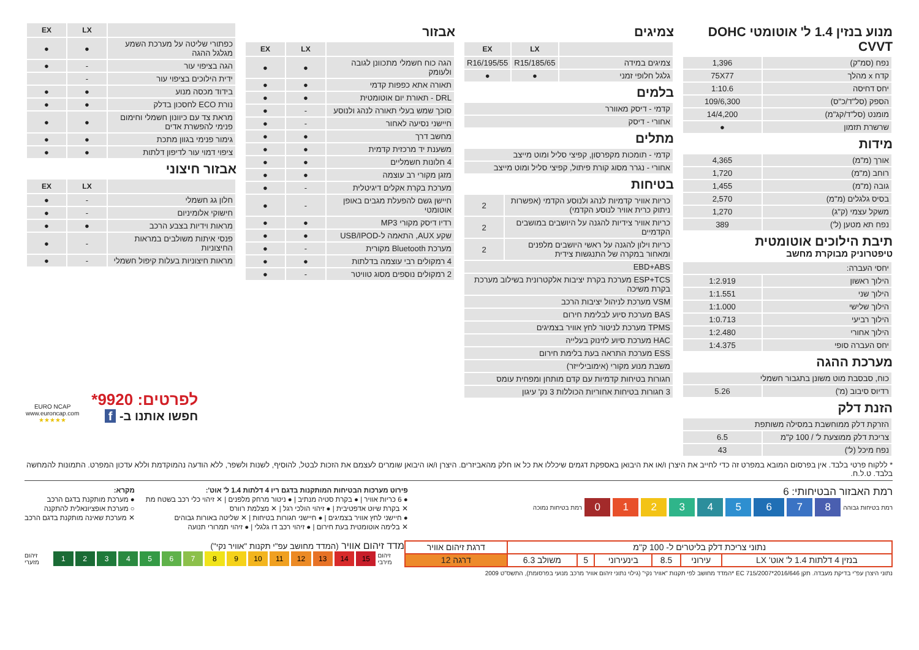מנוע בנזין 1.4 ל' אוטומטי DOHC CVVT
| נפח (סמ"ק) | 1,396 |
| קדח x מהלך | 75X77 |
| יחס דחיסה | 1:10.6 |
| הספק (סל"ד/כ"ס) | 109/6,300 |
| מומנט (סל"ד/קג"מ) | 14/4,200 |
| שרשרת תזמון | ● |
מידות
| אורך (מ"מ) | 4,365 |
| רוחב (מ"מ) | 1,720 |
| גובה (מ"מ) | 1,455 |
| בסיס גלגלים (מ"מ) | 2,570 |
| משקל עצמי (ק"ג) | 1,270 |
| נפח תא מטען (ל') | 389 |
תיבת הילוכים אוטומטית
טיפטרוניק מבוקרת מחשב
| יחסי העברה: | |
| הילוך ראשון | 1:2.919 |
| הילוך שני | 1:1.551 |
| הילוך שלישי | 1:1.000 |
| הילוך רביעי | 1:0.713 |
| הילוך אחורי | 1:2.480 |
| יחס העברה סופי | 1:4.375 |
מערכת ההגה
| כוח, סבסבת מוט משונן בתגבור חשמלי | |
| רדיוס סיבוב (מ') | 5.26 |
הזנת דלק
| הזרקת דלק ממוחשבת במסילה משותפת | |
| צריכת דלק ממוצעת ל' / 100 ק"מ | 6.5 |
| נפח מיכל (ל') | 43 |
צמיגים
| | LX | EX |
| --- | --- | --- |
| צמיגים במידה | 185/65/R15 | 195/55/R16 |
| גלגל חלופי זמני | ● | ● |
בלמים
| קדמי - דיסק מאוורר |
| אחורי - דיסק |
מתלים
| קדמי - תומכות מקפרסון, קפיצי סליל ומוט מייצב |
| אחורי - נגרר מסוג קורת פיתול, קפיצי סליל ומוט מייצב |
בטיחות
| כריות אוויר קדמיות לנהג ולנוסע הקדמי (אפשרות ניתוק כרית אוויר לנוסע הקדמי) | 2 |
| כריות אוויר צידיות להגנה על היושבים במושבים הקדמיים | 2 |
| כריות וילון להגנה על ראשי היושבים מלפנים ומאחור במקרה של התנגשות צידית | 2 |
| EBD+ABS | |
| ESP+TCS מערכת בקרת יציבות אלקטרונית בשילוב מערכת בקרת משיכה | |
| VSM מערכת לניהול יציבות הרכב | |
| BAS מערכת סיוע לבלימת חירום | |
| TPMS מערכת לניטור לחץ אוויר בצמיגים | |
| HAC מערכת סיוע לזינוק בעלייה | |
| ESS מערכת התראה בעת בלימת חירום | |
| משבת מנוע מקורי (אימובילייזר) | |
| חגורות בטיחות קדמיות עם קדם מותחן ומפחית עומס | |
| 3 חגורות בטיחות אחוריות הכוללות 3 נק' עיגון | |
אבזור
| | LX | EX |
| --- | --- | --- |
| הגה כוח חשמלי מתכוונן לגובה ולעומק | ● | ● |
| תאורה אתא כפפות קדמי | ● | ● |
| DRL - תאורת יום אוטומטית | ● | ● |
| סוכך שמש בעלי תאורה לנהג ולנוסע | - | ● |
| חיישני נסיעה לאחור | - | ● |
| מחשב דרך | ● | ● |
| משענת יד מרכזית קדמית | ● | ● |
| 4 חלונות חשמליים | ● | ● |
| מזגן מקורי רב עוצמה | ● | ● |
| מערכת בקרת אקלים דיגיטלית | - | ● |
| חיישן גשם להפעלת מגבים באופן אוטומטי | - | ● |
| רדיו דיסק מקורי MP3 | ● | ● |
| שקע AUX, התאמה ל-USB/IPOD | ● | ● |
| מערכת Bluetooth מקורית | - | ● |
| 4 רמקולים רבי עוצמה בדלתות | ● | ● |
| 2 רמקולים נוספים מסוג טוויטר | - | ● |
| | LX | EX |
| --- | --- | --- |
| כפתורי שליטה על מערכת השמע מגלגל ההגה | ● | ● |
| הגה בציפוי עור | - | ● |
| ידית הילוכים בציפוי עור | - | |
| בידוד מכסה מנוע | ● | ● |
| נורת ECO לחסכון בדלק | ● | ● |
| מראת צד עם כיוונון חשמלי וחימום פנימי להפשרת אדים | ● | ● |
| גימור פנימי בגוון מתכת | ● | ● |
| ציפוי דמוי עור לדיפון דלתות | ● | ● |
אבזור חיצוני
| | LX | EX |
| --- | --- | --- |
| חלון גג חשמלי | - | ● |
| חישוקי אלומיניום | - | ● |
| מראות וידיות בצבע הרכב | ● | ● |
| פנסי איתות משולבים במראות החיצוניות | - | ● |
| מראות חיצוניות בעלות קיפול חשמלי | - | ● |
EURO NCAP
www.euroncap.com
★★★★★
לפרטים: 9920*
חפשו אותנו ב- f
* ללקוח פרטי בלבד. אין בפרסום המובא במפרט זה כדי לחייב את היצרן ו/או את היבואן באספקת דגמים שיכללו את כל או חלק מהאביזרים. היצרן ו/או היבואן שומרים לעצמם את הזכות לבטל, להוסיף, לשנות ולשפר, ללא הודעה נהמוקדמת וללא עדכון המפרט. התמונות להמחשה בלבד. ט.ל.ח.
רמת האבזור הבטיחותי: 6
רמת בטיחות נמוכה 012345678 רמת בטיחות גבוהה
פירוט מערכות הבטיחות המותקנות בדגם ריו 4 דלתות 1.4 ל' אוט':
● 6 כריות אוויר | ● בקרת סטיה מנתיב | ● ניטור מרחק מלפנים | ✕ זיהוי כלי רכב בשטח מת
✕ בקרת שיוט אדפטיבית | ● זיהוי הולכי רגל | ✕ מצלמת רוורס
● חיישני לחץ אוויר בצמיגים | ● חיישני חגורות בטיחות | ✕ שליטה באורות גבוהים
✕ בלימה אוטומטית בעת חירום | ● זיהוי רכב דו גלגלי | ● זיהוי תמרורי תנועה
מקרא:
● מערכת מותקנת בדגם הרכב
○ מערכת אופציונאלית להתקנה
✕ מערכת שאינה מותקנת בדגם הרכב
| נתוני צריכת דלק בליטרים ל- 100 ק"מ | | | | | | דרגת זיהום אוויר |
| בנזין 4 דלתות 1.4 ל' אוט' LX | עירוני | 8.5 | בינעירוני | 5 | משולב 6.3 | דרגה 12 |
מדד זיהום אוויר (המדד מחושב עפ"י תקנות "אוויר נקי")
זיהום מזערי 123456789 10 11 12 13 14 15 זיהום מירבי
נתוני היצרן עפ"י בדיקת מעבדה. תקן EC 715/2007*2016/646 *המדד מחושב לפי תקנות "אוויר נקי" (גילוי נתוני זיהום אוויר מרכב מנועי בפרסומת), התשס"ט 2009